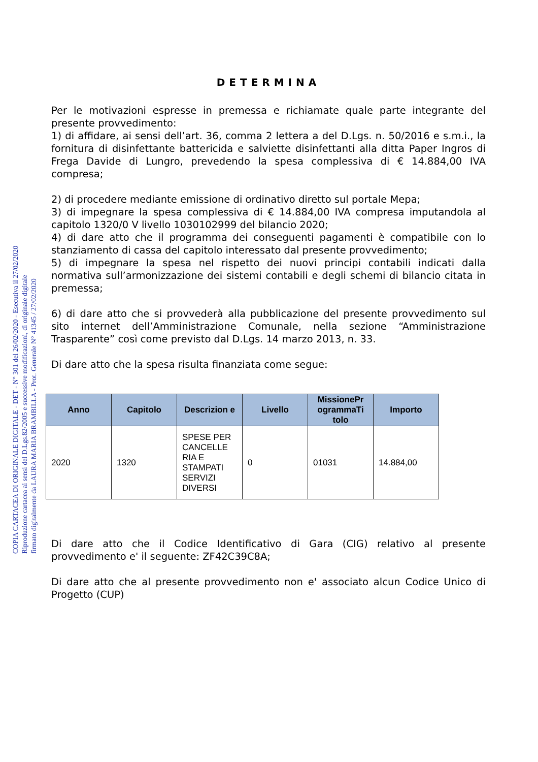COPIA CARTACEA DI ORIGINALE DIGITALE - DET - N° 301 del 26/02/2020 - Esecutiva il 27/02/2020
Riproduzione cartacea ai sensi del D.Lgs.82/2005 e successive modificazioni, di originale digitale
firmato digitalmente da LAURA MARIA BRAMBILLA - Prot. Generale N° 41345 / 27/02/2020
DETERMINA
Per le motivazioni espresse in premessa e richiamate quale parte integrante del presente provvedimento:
1) di affidare, ai sensi dell’art. 36, comma 2 lettera a del D.Lgs. n. 50/2016 e s.m.i., la fornitura di disinfettante battericida e salviette disinfettanti alla ditta Paper Ingros di Frega Davide di Lungro, prevedendo la spesa complessiva di € 14.884,00 IVA compresa;
2) di procedere mediante emissione di ordinativo diretto sul portale Mepa;
3) di impegnare la spesa complessiva di € 14.884,00 IVA compresa imputandola al capitolo 1320/0 V livello 1030102999 del bilancio 2020;
4) di dare atto che il programma dei conseguenti pagamenti è compatibile con lo stanziamento di cassa del capitolo interessato dal presente provvedimento;
5) di impegnare la spesa nel rispetto dei nuovi principi contabili indicati dalla normativa sull’armonizzazione dei sistemi contabili e degli schemi di bilancio citata in premessa;
6) di dare atto che si provvederà alla pubblicazione del presente provvedimento sul sito internet dell’Amministrazione Comunale, nella sezione “Amministrazione Trasparente” così come previsto dal D.Lgs. 14 marzo 2013, n. 33.
Di dare atto che la spesa risulta finanziata come segue:
| Anno | Capitolo | Descrizion e | Livello | MissionePr ogrammaTi tolo | Importo |
| --- | --- | --- | --- | --- | --- |
| 2020 | 1320 | SPESE PER CANCELLE RIA E STAMPATI SERVIZI DIVERSI | 0 | 01031 | 14.884,00 |
Di dare atto che il Codice Identificativo di Gara (CIG) relativo al presente provvedimento e' il seguente: ZF42C39C8A;
Di dare atto che al presente provvedimento non e' associato alcun Codice Unico di Progetto (CUP)